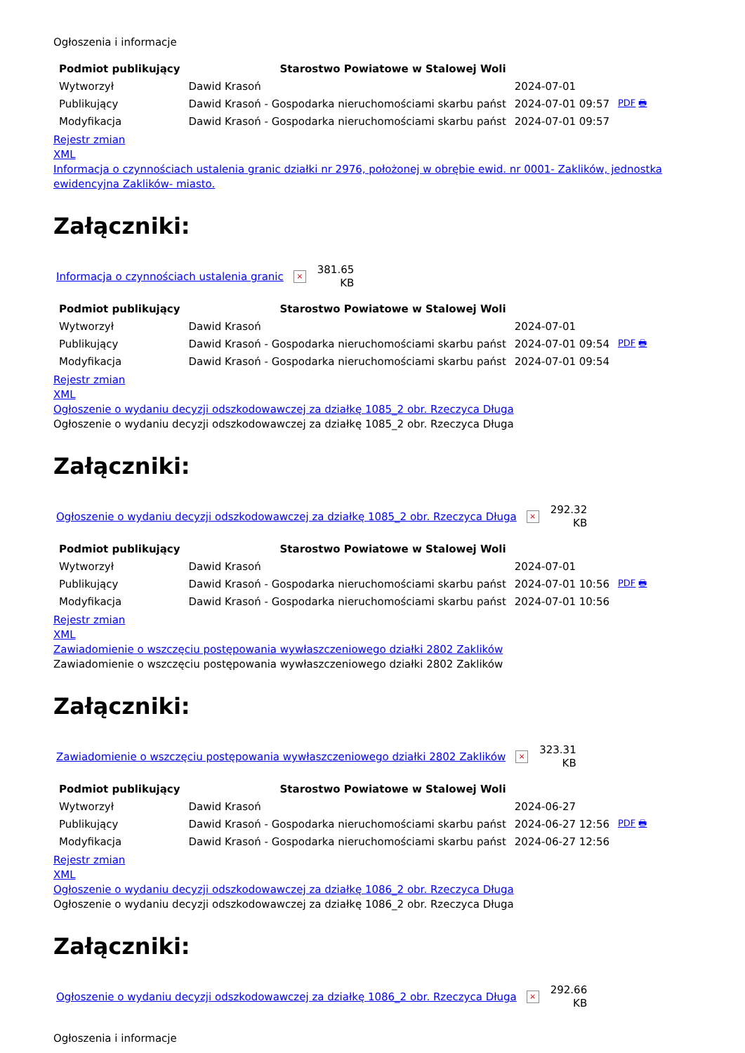Ogłoszenia i informacje
| Podmiot publikujący | Starostwo Powiatowe w Stalowej Woli | | |
| Wytworzył | Dawid Krasoń | 2024-07-01 | PDF 🖶 |
| Publikujący | Dawid Krasoń - Gospodarka nieruchomościami skarbu państ | 2024-07-01 09:57 | |
| Modyfikacja | Dawid Krasoń - Gospodarka nieruchomościami skarbu państ | 2024-07-01 09:57 | |
Rejestr zmian
XML
Informacja o czynnościach ustalenia granic działki nr 2976, położonej w obrębie ewid. nr 0001- Zaklików, jednostka ewidencyjna Zaklików- miasto.
Załączniki:
Informacja o czynnościach ustalenia granic × 381.65
KB
| Podmiot publikujący | Starostwo Powiatowe w Stalowej Woli | | |
| Wytworzył | Dawid Krasoń | 2024-07-01 | PDF 🖶 |
| Publikujący | Dawid Krasoń - Gospodarka nieruchomościami skarbu państ | 2024-07-01 09:54 | |
| Modyfikacja | Dawid Krasoń - Gospodarka nieruchomościami skarbu państ | 2024-07-01 09:54 | |
Rejestr zmian
XML
Ogłoszenie o wydaniu decyzji odszkodowawczej za działkę 1085_2 obr. Rzeczyca Długa
Ogłoszenie o wydaniu decyzji odszkodowawczej za działkę 1085_2 obr. Rzeczyca Długa
Załączniki:
Ogłoszenie o wydaniu decyzji odszkodowawczej za działkę 1085_2 obr. Rzeczyca Długa × 292.32
KB
| Podmiot publikujący | Starostwo Powiatowe w Stalowej Woli | | |
| Wytworzył | Dawid Krasoń | 2024-07-01 | PDF 🖶 |
| Publikujący | Dawid Krasoń - Gospodarka nieruchomościami skarbu państ | 2024-07-01 10:56 | |
| Modyfikacja | Dawid Krasoń - Gospodarka nieruchomościami skarbu państ | 2024-07-01 10:56 | |
Rejestr zmian
XML
Zawiadomienie o wszczęciu postępowania wywłaszczeniowego działki 2802 Zaklików
Zawiadomienie o wszczęciu postępowania wywłaszczeniowego działki 2802 Zaklików
Załączniki:
Zawiadomienie o wszczęciu postępowania wywłaszczeniowego działki 2802 Zaklików × 323.31
KB
| Podmiot publikujący | Starostwo Powiatowe w Stalowej Woli | | |
| Wytworzył | Dawid Krasoń | 2024-06-27 | PDF 🖶 |
| Publikujący | Dawid Krasoń - Gospodarka nieruchomościami skarbu państ | 2024-06-27 12:56 | |
| Modyfikacja | Dawid Krasoń - Gospodarka nieruchomościami skarbu państ | 2024-06-27 12:56 | |
Rejestr zmian
XML
Ogłoszenie o wydaniu decyzji odszkodowawczej za działkę 1086_2 obr. Rzeczyca Długa
Ogłoszenie o wydaniu decyzji odszkodowawczej za działkę 1086_2 obr. Rzeczyca Długa
Załączniki:
Ogłoszenie o wydaniu decyzji odszkodowawczej za działkę 1086_2 obr. Rzeczyca Długa × 292.66
KB
Ogłoszenia i informacje